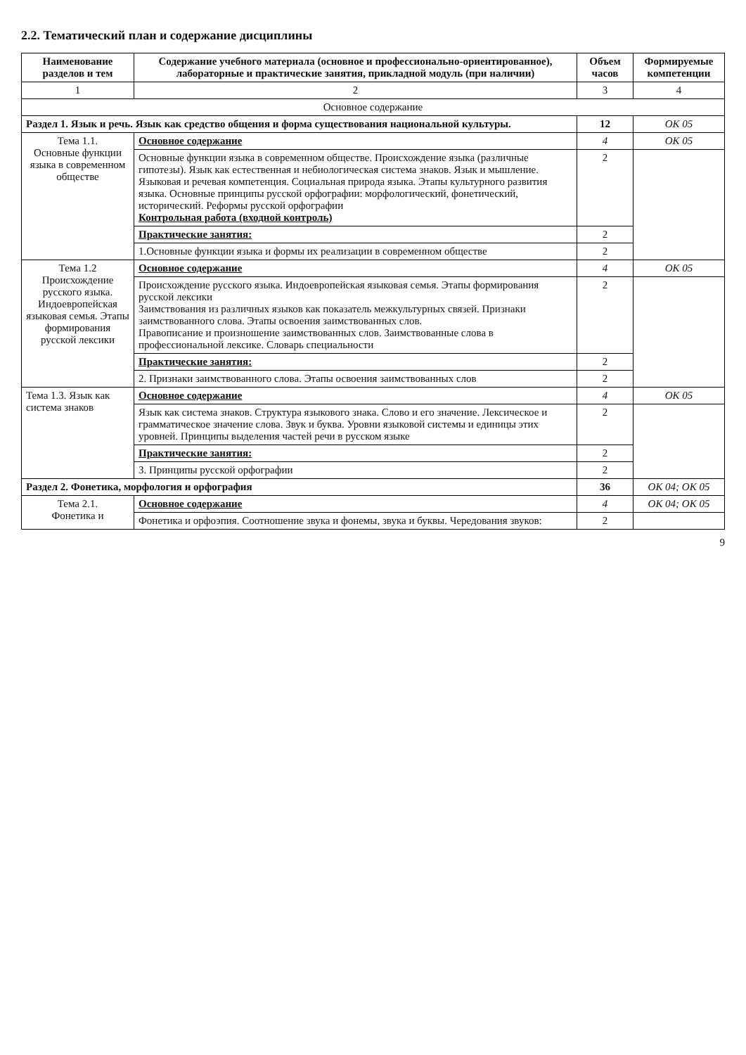2.2. Тематический план и содержание дисциплины
| Наименование разделов и тем | Содержание учебного материала (основное и профессионально-ориентированное), лабораторные и практические занятия, прикладной модуль (при наличии) | Объем часов | Формируемые компетенции |
| --- | --- | --- | --- |
| 1 | 2 | 3 | 4 |
| Основное содержание | | | |
| Раздел 1. Язык и речь. Язык как средство общения и форма существования национальной культуры. | | 12 | ОК 05 |
| Тема 1.1. Основные функции языка в современном обществе | Основное содержание | 4 | ОК 05 |
| | Основные функции языка в современном обществе. Происхождение языка (различные гипотезы). Язык как естественная и небиологическая система знаков. Язык и мышление. Языковая и речевая компетенция. Социальная природа языка. Этапы культурного развития языка. Основные принципы русской орфографии: морфологический, фонетический, исторический. Реформы русской орфографии Контрольная работа (входной контроль) | 2 | |
| | Практические занятия: | 2 | |
| | 1.Основные функции языка и формы их реализации в современном обществе | 2 | |
| Тема 1.2 Происхождение русского языка. Индоевропейская языковая семья. Этапы формирования русской лексики | Основное содержание | 4 | ОК 05 |
| | Происхождение русского языка. Индоевропейская языковая семья. Этапы формирования русской лексики Заимствования из различных языков как показатель межкультурных связей. Признаки заимствованного слова. Этапы освоения заимствованных слов. Правописание и произношение заимствованных слов. Заимствованные слова в профессиональной лексике. Словарь специальности | 2 | |
| | Практические занятия: | 2 | |
| | 2. Признаки заимствованного слова. Этапы освоения заимствованных слов | 2 | |
| Тема 1.3. Язык как система знаков | Основное содержание | 4 | ОК 05 |
| | Язык как система знаков. Структура языкового знака. Слово и его значение. Лексическое и грамматическое значение слова. Звук и буква. Уровни языковой системы и единицы этих уровней. Принципы выделения частей речи в русском языке | 2 | |
| | Практические занятия: | 2 | |
| | 3. Принципы русской орфографии | 2 | |
| Раздел 2. Фонетика, морфология и орфография | | 36 | ОК 04; ОК 05 |
| Тема 2.1. Фонетика и | Основное содержание | 4 | ОК 04; ОК 05 |
| | Фонетика и орфоэпия. Соотношение звука и фонемы, звука и буквы. Чередования звуков: | 2 | |
9